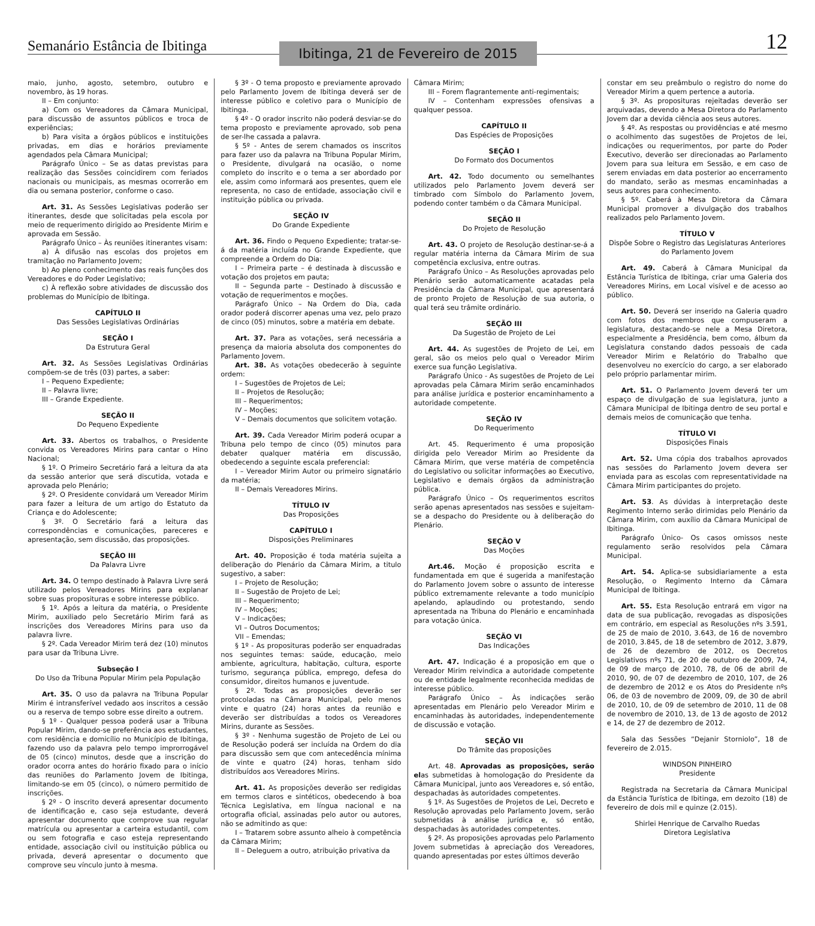Semanário Estância de Ibitinga
Ibitinga, 21 de Fevereiro de 2015
12
maio, junho, agosto, setembro, outubro e novembro, às 19 horas.
II – Em conjunto:
a) Com os Vereadores da Câmara Municipal, para discussão de assuntos públicos e troca de experiências;
b) Para visita a órgãos públicos e instituições privadas, em dias e horários previamente agendados pela Câmara Municipal;
Parágrafo Único – Se as datas previstas para realização das Sessões coincidirem com feriados nacionais ou municipais, as mesmas ocorrerão em dia ou semana posterior, conforme o caso.
Art. 31. As Sessões Legislativas poderão ser itinerantes, desde que solicitadas pela escola por meio de requerimento dirigido ao Presidente Mirim e aprovada em Sessão.
Parágrafo Único – Às reuniões itinerantes visam:
a) À difusão nas escolas dos projetos em tramitação no Parlamento Jovem;
b) Ao pleno conhecimento das reais funções dos Vereadores e do Poder Legislativo;
c) À reflexão sobre atividades de discussão dos problemas do Município de Ibitinga.
CAPÍTULO II
Das Sessões Legislativas Ordinárias
SEÇÃO I
Da Estrutura Geral
Art. 32. As Sessões Legislativas Ordinárias compõem-se de três (03) partes, a saber:
I – Pequeno Expediente;
II – Palavra livre;
III – Grande Expediente.
SEÇÃO II
Do Pequeno Expediente
Art. 33. Abertos os trabalhos, o Presidente convida os Vereadores Mirins para cantar o Hino Nacional;
§ 1º. O Primeiro Secretário fará a leitura da ata da sessão anterior que será discutida, votada e aprovada pelo Plenário;
§ 2º. O Presidente convidará um Vereador Mirim para fazer a leitura de um artigo do Estatuto da Criança e do Adolescente;
§ 3º. O Secretário fará a leitura das correspondências e comunicações, pareceres e apresentação, sem discussão, das proposições.
SEÇÃO III
Da Palavra Livre
Art. 34. O tempo destinado à Palavra Livre será utilizado pelos Vereadores Mirins para explanar sobre suas proposituras e sobre interesse público.
§ 1º. Após a leitura da matéria, o Presidente Mirim, auxiliado pelo Secretário Mirim fará as inscrições dos Vereadores Mirins para uso da palavra livre.
§ 2º. Cada Vereador Mirim terá dez (10) minutos para usar da Tribuna Livre.
Subseção I
Do Uso da Tribuna Popular Mirim pela População
Art. 35. O uso da palavra na Tribuna Popular Mirim é intransferível vedado aos inscritos a cessão ou a reserva de tempo sobre esse direito a outrem.
§ 1º - Qualquer pessoa poderá usar a Tribuna Popular Mirim, dando-se preferência aos estudantes, com residência e domicílio no Município de Ibitinga, fazendo uso da palavra pelo tempo improrrogável de 05 (cinco) minutos, desde que a inscrição do orador ocorra antes do horário fixado para o início das reuniões do Parlamento Jovem de Ibitinga, limitando-se em 05 (cinco), o número permitido de inscrições.
§ 2º - O inscrito deverá apresentar documento de identificação e, caso seja estudante, deverá apresentar documento que comprove sua regular matrícula ou apresentar a carteira estudantil, com ou sem fotografia e caso esteja representando entidade, associação civil ou instituição pública ou privada, deverá apresentar o documento que comprove seu vínculo junto à mesma.
§ 3º - O tema proposto e previamente aprovado pelo Parlamento Jovem de Ibitinga deverá ser de interesse público e coletivo para o Município de Ibitinga.
§ 4º - O orador inscrito não poderá desviar-se do tema proposto e previamente aprovado, sob pena de ser-lhe cassada a palavra.
§ 5º - Antes de serem chamados os inscritos para fazer uso da palavra na Tribuna Popular Mirim, o Presidente, divulgará na ocasião, o nome completo do inscrito e o tema a ser abordado por ele, assim como informará aos presentes, quem ele representa, no caso de entidade, associação civil e instituição pública ou privada.
SEÇÃO IV
Do Grande Expediente
Art. 36. Findo o Pequeno Expediente; tratar-se-á da matéria incluída no Grande Expediente, que compreende a Ordem do Dia:
I – Primeira parte – é destinada à discussão e votação dos projetos em pauta;
II – Segunda parte – Destinado à discussão e votação de requerimentos e moções.
Parágrafo Único – Na Ordem do Dia, cada orador poderá discorrer apenas uma vez, pelo prazo de cinco (05) minutos, sobre a matéria em debate.
Art. 37. Para as votações, será necessária a presença da maioria absoluta dos componentes do Parlamento Jovem.
Art. 38. As votações obedecerão à seguinte ordem:
I – Sugestões de Projetos de Lei;
II – Projetos de Resolução;
III – Requerimentos;
IV – Moções;
V – Demais documentos que solicitem votação.
Art. 39. Cada Vereador Mirim poderá ocupar a Tribuna pelo tempo de cinco (05) minutos para debater qualquer matéria em discussão, obedecendo a seguinte escala preferencial:
I – Vereador Mirim Autor ou primeiro signatário da matéria;
II – Demais Vereadores Mirins.
TÍTULO IV
Das Proposições
CAPÍTULO I
Disposições Preliminares
Art. 40. Proposição é toda matéria sujeita a deliberação do Plenário da Câmara Mirim, a titulo sugestivo, a saber:
I – Projeto de Resolução;
II – Sugestão de Projeto de Lei;
III – Requerimento;
IV – Moções;
V – Indicações;
VI – Outros Documentos;
VII – Emendas;
§ 1º - As proposituras poderão ser enquadradas nos seguintes temas: saúde, educação, meio ambiente, agricultura, habitação, cultura, esporte turismo, segurança pública, emprego, defesa do consumidor, direitos humanos e juventude.
§ 2º. Todas as proposições deverão ser protocoladas na Câmara Municipal, pelo menos vinte e quatro (24) horas antes da reunião e deverão ser distribuídas a todos os Vereadores Mirins, durante as Sessões.
§ 3º - Nenhuma sugestão de Projeto de Lei ou de Resolução poderá ser incluída na Ordem do dia para discussão sem que com antecedência mínima de vinte e quatro (24) horas, tenham sido distribuídos aos Vereadores Mirins.
Art. 41. As proposições deverão ser redigidas em termos claros e sintéticos, obedecendo à boa Técnica Legislativa, em língua nacional e na ortografia oficial, assinadas pelo autor ou autores, não se admitindo as que:
I – Tratarem sobre assunto alheio à competência da Câmara Mirim;
II – Deleguem a outro, atribuição privativa da
Câmara Mirim;
III – Forem flagrantemente anti-regimentais;
IV – Contenham expressões ofensivas a qualquer pessoa.
CAPÍTULO II
Das Espécies de Proposições
SEÇÃO I
Do Formato dos Documentos
Art. 42. Todo documento ou semelhantes utilizados pelo Parlamento Jovem deverá ser timbrado com Símbolo do Parlamento Jovem, podendo conter também o da Câmara Municipal.
SEÇÃO II
Do Projeto de Resolução
Art. 43. O projeto de Resolução destinar-se-á a regular matéria interna da Câmara Mirim de sua competência exclusiva, entre outras.
Parágrafo Único – As Resoluções aprovadas pelo Plenário serão automaticamente acatadas pela Presidência da Câmara Municipal, que apresentará de pronto Projeto de Resolução de sua autoria, o qual terá seu trâmite ordinário.
SEÇÃO III
Da Sugestão de Projeto de Lei
Art. 44. As sugestões de Projeto de Lei, em geral, são os meios pelo qual o Vereador Mirim exerce sua função Legislativa.
Parágrafo Único - As sugestões de Projeto de Lei aprovadas pela Câmara Mirim serão encaminhados para análise jurídica e posterior encaminhamento a autoridade competente.
SEÇÃO IV
Do Requerimento
Art. 45. Requerimento é uma proposição dirigida pelo Vereador Mirim ao Presidente da Câmara Mirim, que verse matéria de competência do Legislativo ou solicitar informações ao Executivo, Legislativo e demais órgãos da administração pública.
Parágrafo Único – Os requerimentos escritos serão apenas apresentados nas sessões e sujeitam-se a despacho do Presidente ou à deliberação do Plenário.
SEÇÃO V
Das Moções
Art.46. Moção é proposição escrita e fundamentada em que é sugerida a manifestação do Parlamento Jovem sobre o assunto de interesse público extremamente relevante a todo município apelando, aplaudindo ou protestando, sendo apresentada na Tribuna do Plenário e encaminhada para votação única.
SEÇÃO VI
Das Indicações
Art. 47. Indicação é a proposição em que o Vereador Mirim reivindica a autoridade competente ou de entidade legalmente reconhecida medidas de interesse público.
Parágrafo Único – Às indicações serão apresentadas em Plenário pelo Vereador Mirim e encaminhadas às autoridades, independentemente de discussão e votação.
SEÇÃO VII
Do Trâmite das proposições
Art. 48. Aprovadas as proposições, serão elas submetidas à homologação do Presidente da Câmara Municipal, junto aos Vereadores e, só então, despachadas às autoridades competentes.
§ 1º. As Sugestões de Projetos de Lei, Decreto e Resolução aprovadas pelo Parlamento Jovem, serão submetidas à análise jurídica e, só então, despachadas às autoridades competentes.
§ 2º. As proposições aprovadas pelo Parlamento Jovem submetidas à apreciação dos Vereadores, quando apresentadas por estes últimos deverão
constar em seu preâmbulo o registro do nome do Vereador Mirim a quem pertence a autoria.
§ 3º. As proposituras rejeitadas deverão ser arquivadas, devendo a Mesa Diretora do Parlamento Jovem dar a devida ciência aos seus autores.
§ 4º. As respostas ou providências e até mesmo o acolhimento das sugestões de Projetos de lei, indicações ou requerimentos, por parte do Poder Executivo, deverão ser direcionadas ao Parlamento Jovem para sua leitura em Sessão, e em caso de serem enviadas em data posterior ao encerramento do mandato, serão as mesmas encaminhadas a seus autores para conhecimento.
§ 5º. Caberá à Mesa Diretora da Câmara Municipal promover a divulgação dos trabalhos realizados pelo Parlamento Jovem.
TÍTULO V
Dispõe Sobre o Registro das Legislaturas Anteriores do Parlamento Jovem
Art. 49. Caberá à Câmara Municipal da Estância Turística de Ibitinga, criar uma Galeria dos Vereadores Mirins, em Local visível e de acesso ao público.
Art. 50. Deverá ser inserido na Galeria quadro com fotos dos membros que compuseram a legislatura, destacando-se nele a Mesa Diretora, especialmente a Presidência, bem como, álbum da Legislatura constando dados pessoais de cada Vereador Mirim e Relatório do Trabalho que desenvolveu no exercício do cargo, a ser elaborado pelo próprio parlamentar mirim.
Art. 51. O Parlamento Jovem deverá ter um espaço de divulgação de sua legislatura, junto a Câmara Municipal de Ibitinga dentro de seu portal e demais meios de comunicação que tenha.
TÍTULO VI
Disposições Finais
Art. 52. Uma cópia dos trabalhos aprovados nas sessões do Parlamento Jovem devera ser enviada para as escolas com representatividade na Câmara Mirim participantes do projeto.
Art. 53. As dúvidas à interpretação deste Regimento Interno serão dirimidas pelo Plenário da Câmara Mirim, com auxílio da Câmara Municipal de Ibitinga.
Parágrafo Único- Os casos omissos neste regulamento serão resolvidos pela Câmara Municipal.
Art. 54. Aplica-se subsidiariamente a esta Resolução, o Regimento Interno da Câmara Municipal de Ibitinga.
Art. 55. Esta Resolução entrará em vigor na data de sua publicação, revogadas as disposições em contrário, em especial as Resoluções nºs 3.591, de 25 de maio de 2010, 3.643, de 16 de novembro de 2010, 3.845, de 18 de setembro de 2012, 3.879, de 26 de dezembro de 2012, os Decretos Legislativos nºs 71, de 20 de outubro de 2009, 74, de 09 de março de 2010, 78, de 06 de abril de 2010, 90, de 07 de dezembro de 2010, 107, de 26 de dezembro de 2012 e os Atos do Presidente nºs 06, de 03 de novembro de 2009, 09, de 30 de abril de 2010, 10, de 09 de setembro de 2010, 11 de 08 de novembro de 2010, 13, de 13 de agosto de 2012 e 14, de 27 de dezembro de 2012.
Sala das Sessões “Dejanir Storniolo”, 18 de fevereiro de 2.015.
WINDSON PINHEIRO
Presidente
Registrada na Secretaria da Câmara Municipal da Estância Turística de Ibitinga, em dezoito (18) de fevereiro de dois mil e quinze (2.015).
Shirlei Henrique de Carvalho Ruedas
Diretora Legislativa